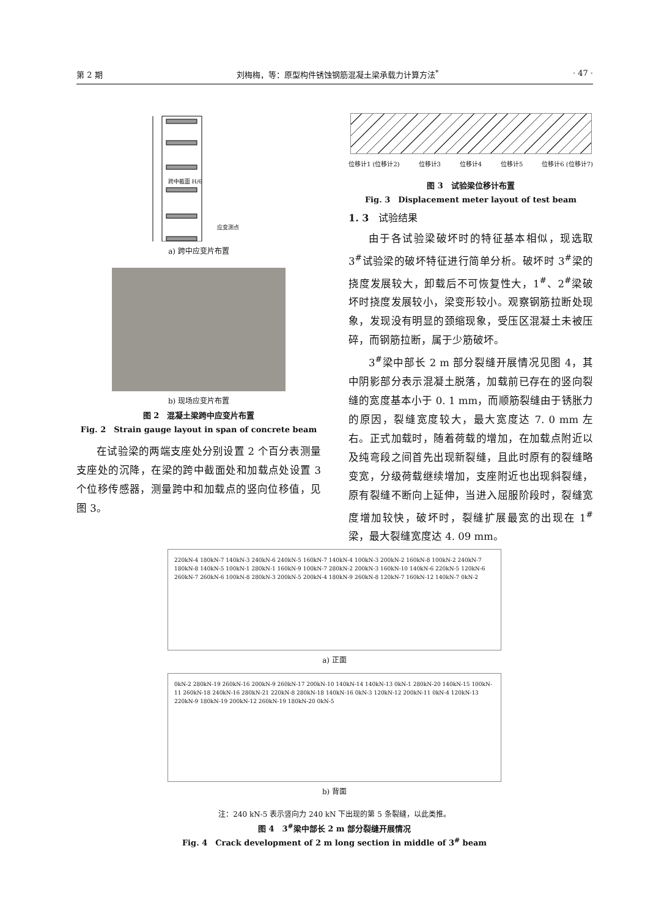第 2 期 刘梅梅，等：原型构件锈蚀钢筋混凝土梁承载力计算方法<sup>*</sup> · 47 ·
跨中截面 H/6
应变测点
a) 跨中应变片布置
b) 现场应变片布置
图 2　混凝土梁跨中应变片布置
Fig. 2　Strain gauge layout in span of concrete beam
在试验梁的两端支座处分别设置 2 个百分表测量支座处的沉降，在梁的跨中截面处和加载点处设置 3 个位移传感器，测量跨中和加载点的竖向位移值，见图 3。
位移计1 (位移计2) 位移计3 位移计4 位移计5 位移计6 (位移计7)
图 3　试验梁位移计布置
Fig. 3　Displacement meter layout of test beam
1. 3　试验结果
由于各试验梁破坏时的特征基本相似，现选取 3<sup>#</sup>试验梁的破坏特征进行简单分析。破坏时 3<sup>#</sup>梁的挠度发展较大，卸载后不可恢复性大，1<sup>#</sup>、2<sup>#</sup>梁破坏时挠度发展较小，梁变形较小。观察钢筋拉断处现象，发现没有明显的颈缩现象，受压区混凝土未被压碎，而钢筋拉断，属于少筋破坏。
3<sup>#</sup>梁中部长 2 m 部分裂缝开展情况见图 4，其中阴影部分表示混凝土脱落，加载前已存在的竖向裂缝的宽度基本小于 0. 1 mm，而顺筋裂缝由于锈胀力的原因，裂缝宽度较大，最大宽度达 7. 0 mm 左右。正式加载时，随着荷载的增加，在加载点附近以及纯弯段之间首先出现新裂缝，且此时原有的裂缝略变宽，分级荷载继续增加，支座附近也出现斜裂缝，原有裂缝不断向上延伸，当进入屈服阶段时，裂缝宽度增加较快，破坏时，裂缝扩展最宽的出现在 1<sup>#</sup>梁，最大裂缝宽度达 4. 09 mm。
220kN-4 180kN-7 140kN-3 240kN-6 240kN-5 160kN-7 140kN-4 100kN-3 200kN-2 160kN-8 100kN-2 240kN-7 180kN-8 140kN-5 100kN-1 280kN-1 160kN-9 100kN-7 280kN-2 200kN-3 160kN-10 140kN-6 220kN-5 120kN-6 260kN-7 260kN-6 100kN-8 280kN-3 200kN-5 200kN-4 180kN-9 260kN-8 120kN-7 160kN-12 140kN-7 0kN-2
a) 正面
0kN-2 280kN-19 260kN-16 200kN-9 260kN-17 200kN-10 140kN-14 140kN-13 0kN-1 280kN-20 140kN-15 100kN-11 260kN-18 240kN-16 280kN-21 220kN-8 280kN-18 140kN-16 0kN-3 120kN-12 200kN-11 0kN-4 120kN-13 220kN-9 180kN-19 200kN-12 260kN-19 180kN-20 0kN-5
b) 背面
注：240 kN-5 表示竖向力 240 kN 下出现的第 5 条裂缝，以此类推。
图 4　3<sup>#</sup>梁中部长 2 m 部分裂缝开展情况
Fig. 4　Crack development of 2 m long section in middle of 3<sup>#</sup> beam